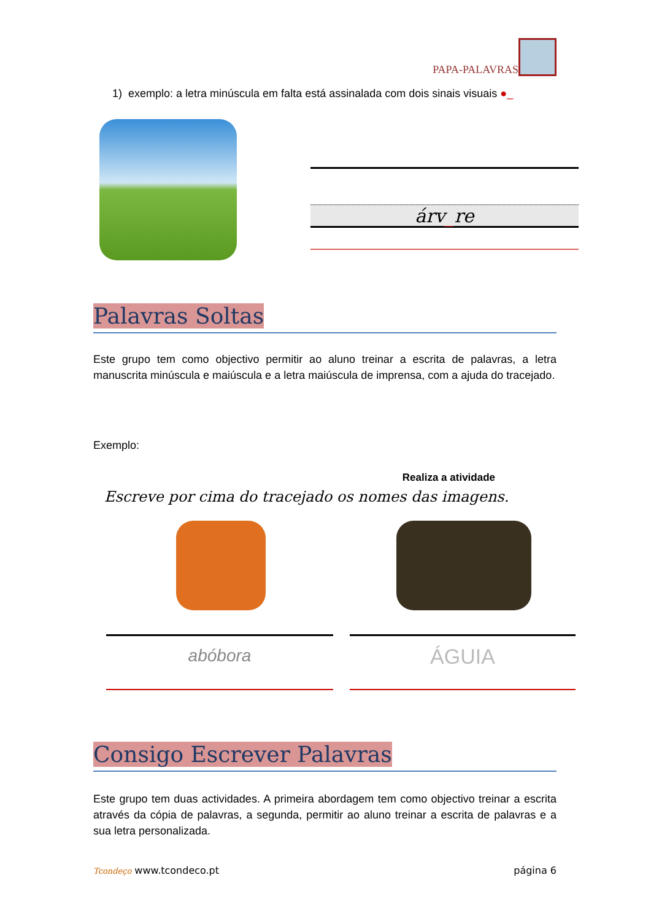PAPA-PALAVRAS
1) exemplo: a letra minúscula em falta está assinalada com dois sinais visuais ●_
árv_re
Palavras Soltas
Este grupo tem como objectivo permitir ao aluno treinar a escrita de palavras, a letra manuscrita minúscula e maiúscula e a letra maiúscula de imprensa, com a ajuda do tracejado.
Exemplo:
Realiza a atividade
Escreve por cima do tracejado os nomes das imagens.
abóbora ÁGUIA
Consigo Escrever Palavras
Este grupo tem duas actividades. A primeira abordagem tem como objectivo treinar a escrita através da cópia de palavras, a segunda, permitir ao aluno treinar a escrita de palavras e a sua letra personalizada.
Tcondeço www.tcondeco.pt página 6